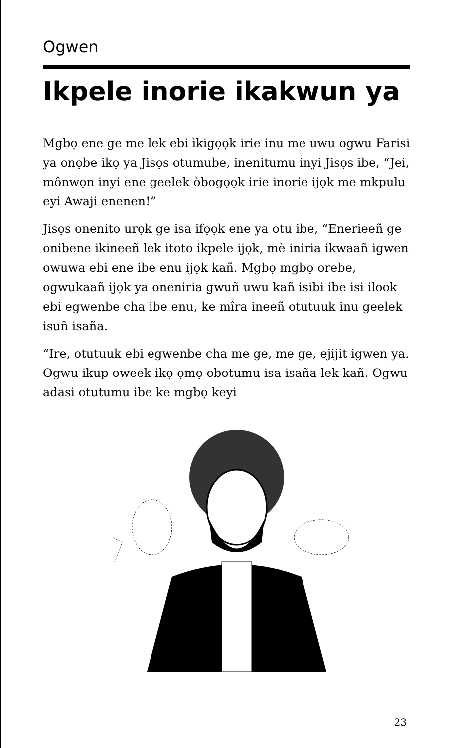Ogwen
Ikpele inorie ikakwun ya
Mgbọ ene ge me lek ebi ìkigọọk irie inu me uwu ogwu Farisi ya onọbe ikọ ya Jisọs otumube, inenitumu inyi Jisọs ibe, “Jei, mônwọn inyi ene geelek òbogọọk irie inorie ijọk me mkpulu eyi Awaji enenen!”
Jisọs onenito urọk ge isa ifọọk ene ya otu ibe, “Enerieeñ ge onibene ikineeñ lek itoto ikpele ijọk, mè iniria ikwaañ igwen owuwa ebi ene ibe enu ijọk kañ. Mgbọ mgbọ orebe, ogwukaañ ijọk ya oneniria gwuñ uwu kañ isibi ibe isi ilook ebi egwenbe cha ibe enu, ke mîra ineeñ otutuuk inu geelek isuñ isaña.
“Ire, otutuuk ebi egwenbe cha me ge, me ge, ejijit igwen ya. Ogwu ikup oweek ikọ ọmọ obotumu isa isaña lek kañ. Ogwu adasi otutumu ibe ke mgbọ keyi
23